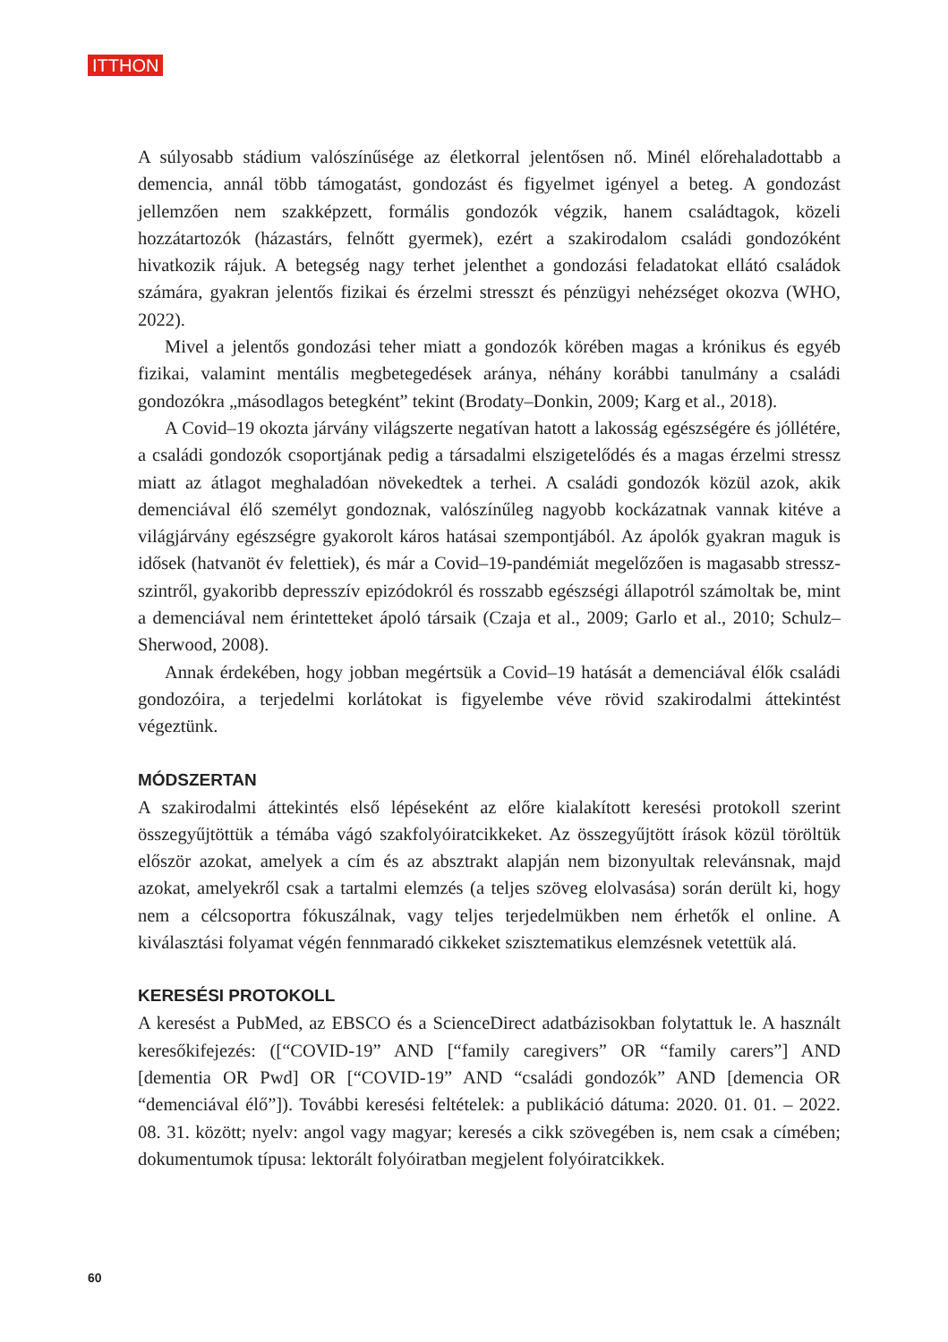ITTHON
A súlyosabb stádium valószínűsége az életkorral jelentősen nő. Minél előrehaladottabb a demencia, annál több támogatást, gondozást és figyelmet igényel a beteg. A gondozást jellemzően nem szakképzett, formális gondozók végzik, hanem családtagok, közeli hozzátartozók (házastárs, felnőtt gyermek), ezért a szakirodalom családi gondozóként hivatkozik rájuk. A betegség nagy terhet jelenthet a gondozási feladatokat ellátó családok számára, gyakran jelentős fizikai és érzelmi stresszt és pénzügyi nehézséget okozva (WHO, 2022).
Mivel a jelentős gondozási teher miatt a gondozók körében magas a krónikus és egyéb fizikai, valamint mentális megbetegedések aránya, néhány korábbi tanulmány a családi gondozókra „másodlagos betegként” tekint (Brodaty–Donkin, 2009; Karg et al., 2018).
A Covid–19 okozta járvány világszerte negatívan hatott a lakosság egészségére és jóllétére, a családi gondozók csoportjának pedig a társadalmi elszigetelődés és a magas érzelmi stressz miatt az átlagot meghaladóan növekedtek a terhei. A családi gondozók közül azok, akik demenciával élő személyt gondoznak, valószínűleg nagyobb kockázatnak vannak kitéve a világjárvány egészségre gyakorolt káros hatásai szempontjából. Az ápolók gyakran maguk is idősek (hatvanöt év felettiek), és már a Covid–19-pandémiát megelőzően is magasabb stressz-szintről, gyakoribb depresszív epizódokról és rosszabb egészségi állapotról számoltak be, mint a demenciával nem érintetteket ápoló társaik (Czaja et al., 2009; Garlo et al., 2010; Schulz–Sherwood, 2008).
Annak érdekében, hogy jobban megértsük a Covid–19 hatását a demenciával élők családi gondozóira, a terjedelmi korlátokat is figyelembe véve rövid szakirodalmi áttekintést végeztünk.
MÓDSZERTAN
A szakirodalmi áttekintés első lépéseként az előre kialakított keresési protokoll szerint összegyűjtöttük a témába vágó szakfolyóiratcikkeket. Az összegyűjtött írások közül töröltük először azokat, amelyek a cím és az absztrakt alapján nem bizonyultak relevánsnak, majd azokat, amelyekről csak a tartalmi elemzés (a teljes szöveg elolvasása) során derült ki, hogy nem a célcsoportra fókuszálnak, vagy teljes terjedelmükben nem érhetők el online. A kiválasztási folyamat végén fennmaradó cikkeket szisztematikus elemzésnek vetettük alá.
KERESÉSI PROTOKOLL
A keresést a PubMed, az EBSCO és a ScienceDirect adatbázisokban folytattuk le. A használt keresőkifejezés: ([“COVID-19” AND [“family caregivers” OR “family carers”] AND [dementia OR Pwd] OR [“COVID-19” AND “családi gondozók” AND [demencia OR “demenciával élő”]). További keresési feltételek: a publikáció dátuma: 2020. 01. 01. – 2022. 08. 31. között; nyelv: angol vagy magyar; keresés a cikk szövegében is, nem csak a címében; dokumentumok típusa: lektorált folyóiratban megjelent folyóiratcikkek.
60